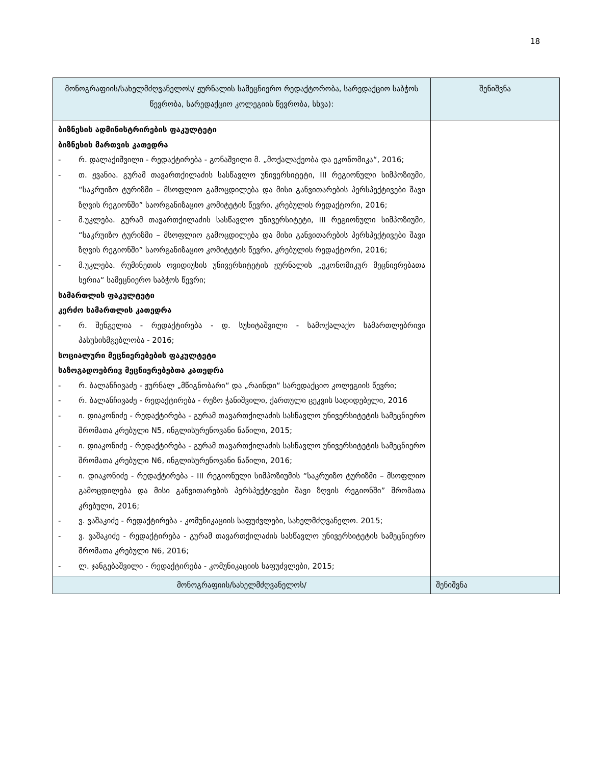18
| მონოგრაფიის/სახელმძღვანელოს/ ჟურნალის სამეცნიერო რედაქტორობა, სარედაქციო საბჭოს წევრობა, სარედაქციო კოლეგიის წევრობა, სხვა): | შენიშვნა |
| --- | --- |
| ბიზნესის ადმინისტრირების ფაკულტეტი ბიზნესის მართვის კათედრა - რ. დალაქიშვილი - რედაქტირება - გონაშვილი მ. „მოქალაქეობა და ეკონომიკა“, 2016; - თ. ჟვანია. გურამ თავართქილაძის სასწავლო უნივერსიტეტი, III რეგიონული სიმპოზიუმი, “საკრუიზო ტურიზმი – მსოფლიო გამოცდილება და მისი განვითარების პერსპექტივები შავი ზღვის რეგიონში” საორგანიზაციო კომიტეტის წევრი, კრებულის რედაქტორი, 2016; - მ.უკლება. გურამ თავართქილაძის სასწავლო უნივერსიტეტი, III რეგიონული სიმპოზიუმი, “საკრუიზო ტურიზმი – მსოფლიო გამოცდილება და მისი განვითარების პერსპექტივები შავი ზღვის რეგიონში” საორგანიზაციო კომიტეტის წევრი, კრებულის რედაქტორი, 2016; - მ.უკლება. რუმინეთის ოვიდიუსის უნივერსიტეტის ჟურნალის „ეკონომიკურ მეცნიერებათა სერია“ სამეცნიერო საბჭოს წევრი; სამართლის ფაკულტეტი კერძო სამართლის კათედრა - რ. შენგელია - რედაქტირება - დ. სუხიტაშვილი - სამოქალაქო სამართლებრივი პასუხისმგებლობა - 2016; სოციალური მეცნიერებების ფაკულტეტი საზოგადოებრივ მეცნიერებებთა კათედრა - რ. ბალანჩივაძე - ჟურნალ „მწიგნობარი“ და „რაინდი“ სარედაქციო კოლეგიის წევრი; - რ. ბალანჩივაძე - რედაქტირება - რეზო ჭანიშვილი, ქართული ცეკვის სადიდებელი, 2016 - ი. დიაკონიძე - რედაქტირება - გურამ თავართქილაძის სასწავლო უნივერსიტეტის სამეცნიერო შრომათა კრებული N5, ინგლისურენოვანი ნაწილი, 2015; - ი. დიაკონიძე - რედაქტირება - გურამ თავართქილაძის სასწავლო უნივერსიტეტის სამეცნიერო შრომათა კრებული N6, ინგლისურენოვანი ნაწილი, 2016; - ი. დიაკონიძე - რედაქტირება - III რეგიონული სიმპოზიუმის “საკრუიზო ტურიზმი – მსოფლიო გამოცდილება და მისი განვითარების პერსპექტივები შავი ზღვის რეგიონში” შრომათა კრებული, 2016; - ვ. ვაშაკიძე - რედაქტირება - კომუნიკაციის საფუძვლები, სახელმძღვანელო. 2015; - ვ. ვაშაკიძე - რედაქტირება - გურამ თავართქილაძის სასწავლო უნივერსიტეტის სამეცნიერო შრომათა კრებული N6, 2016; - ლ. ჯანგებაშვილი - რედაქტირება - კომუნიკაციის საფუძვლები, 2015; | |
| მონოგრაფიის/სახელმძღვანელოს/ | შენიშვნა |